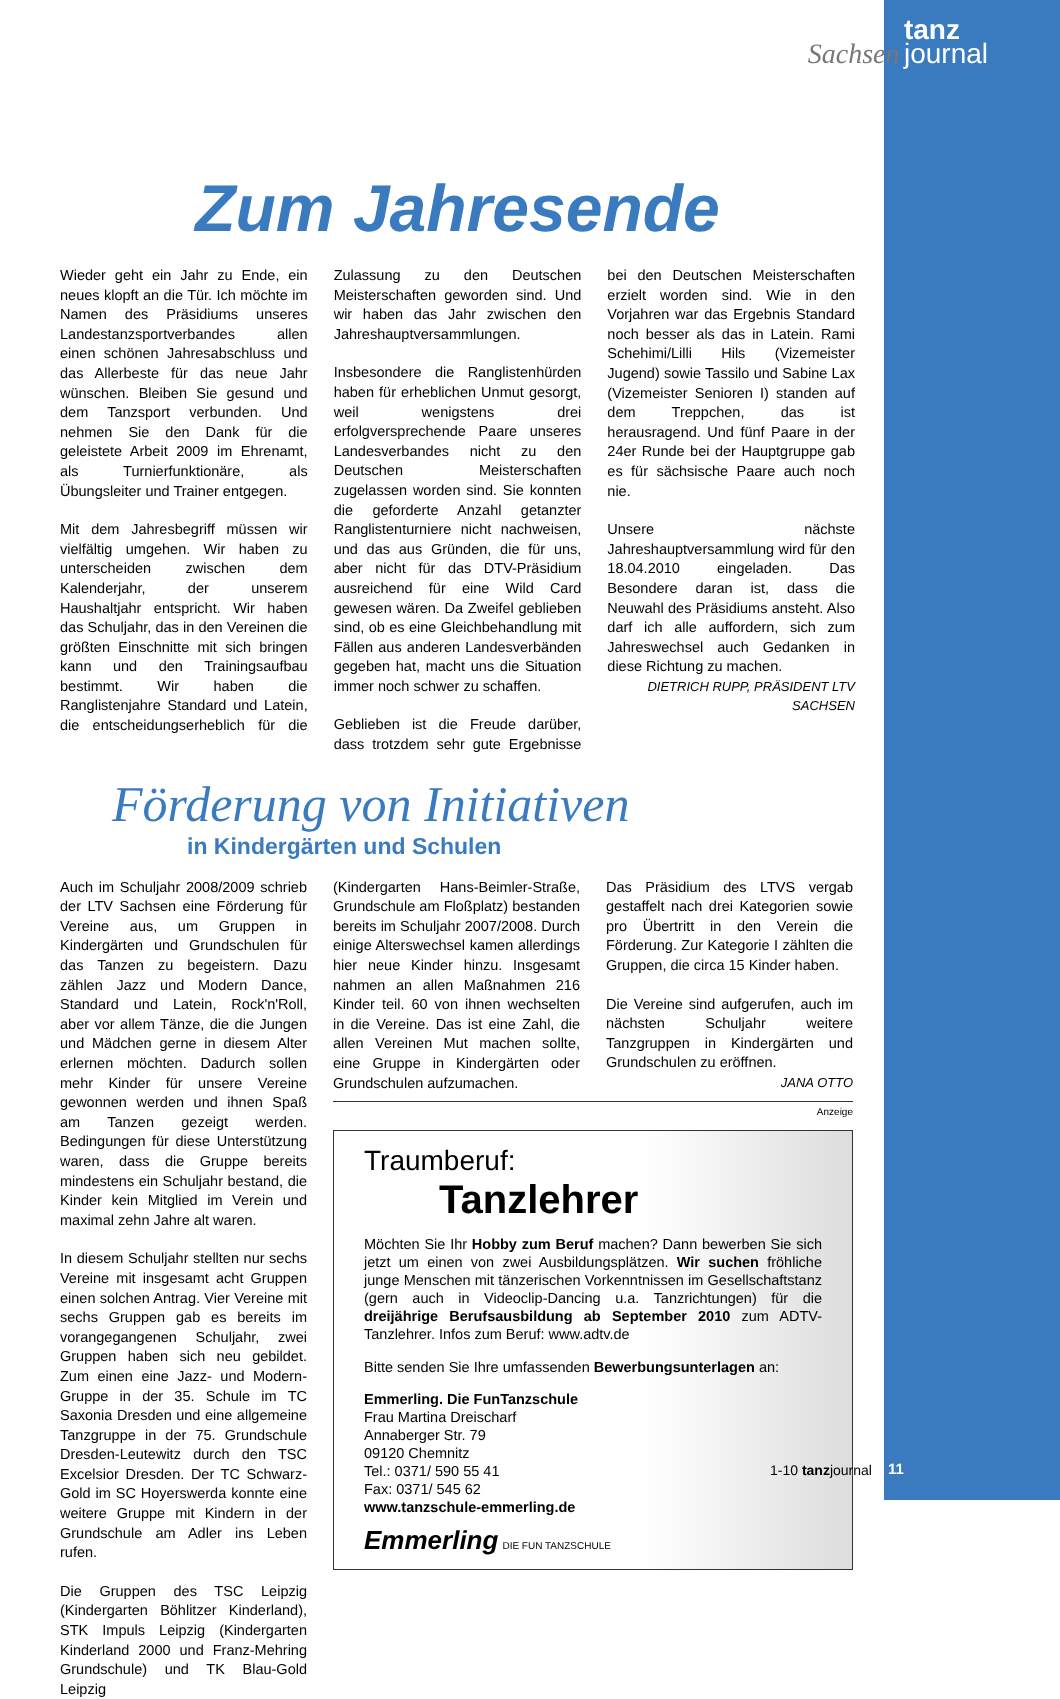Sachsen tanz
journal
Zum Jahresende
Wieder geht ein Jahr zu Ende, ein neues klopft an die Tür. Ich möchte im Namen des Präsidiums unseres Landestanzsportverbandes allen einen schönen Jahresabschluss und das Allerbeste für das neue Jahr wünschen. Bleiben Sie gesund und dem Tanzsport verbunden. Und nehmen Sie den Dank für die geleistete Arbeit 2009 im Ehrenamt, als Turnierfunktionäre, als Übungsleiter und Trainer entgegen.
Mit dem Jahresbegriff müssen wir vielfältig umgehen. Wir haben zu unterscheiden zwischen dem Kalenderjahr, der unserem Haushaltjahr entspricht. Wir haben das Schuljahr, das in den Vereinen die größten Einschnitte mit sich bringen kann und den Trainingsaufbau bestimmt. Wir haben die Ranglistenjahre Standard und Latein, die entscheidungserheblich für die Zulassung zu den Deutschen Meisterschaften geworden sind. Und wir haben das Jahr zwischen den Jahreshauptversammlungen.
Insbesondere die Ranglistenhürden haben für erheblichen Unmut gesorgt, weil wenigstens drei erfolgversprechende Paare unseres Landesverbandes nicht zu den Deutschen Meisterschaften zugelassen worden sind. Sie konnten die geforderte Anzahl getanzter Ranglistenturniere nicht nachweisen, und das aus Gründen, die für uns, aber nicht für das DTV-Präsidium ausreichend für eine Wild Card gewesen wären. Da Zweifel geblieben sind, ob es eine Gleichbehandlung mit Fällen aus anderen Landesverbänden gegeben hat, macht uns die Situation immer noch schwer zu schaffen.
Geblieben ist die Freude darüber, dass trotzdem sehr gute Ergebnisse bei den Deutschen Meisterschaften erzielt worden sind. Wie in den Vorjahren war das Ergebnis Standard noch besser als das in Latein. Rami Schehimi/Lilli Hils (Vizemeister Jugend) sowie Tassilo und Sabine Lax (Vizemeister Senioren I) standen auf dem Treppchen, das ist herausragend. Und fünf Paare in der 24er Runde bei der Hauptgruppe gab es für sächsische Paare auch noch nie.
Unsere nächste Jahreshauptversammlung wird für den 18.04.2010 eingeladen. Das Besondere daran ist, dass die Neuwahl des Präsidiums ansteht. Also darf ich alle auffordern, sich zum Jahreswechsel auch Gedanken in diese Richtung zu machen.
DIETRICH RUPP, PRÄSIDENT LTV SACHSEN
Förderung von Initiativen
in Kindergärten und Schulen
Auch im Schuljahr 2008/2009 schrieb der LTV Sachsen eine Förderung für Vereine aus, um Gruppen in Kindergärten und Grundschulen für das Tanzen zu begeistern. Dazu zählen Jazz und Modern Dance, Standard und Latein, Rock'n'Roll, aber vor allem Tänze, die die Jungen und Mädchen gerne in diesem Alter erlernen möchten. Dadurch sollen mehr Kinder für unsere Vereine gewonnen werden und ihnen Spaß am Tanzen gezeigt werden. Bedingungen für diese Unterstützung waren, dass die Gruppe bereits mindestens ein Schuljahr bestand, die Kinder kein Mitglied im Verein und maximal zehn Jahre alt waren.
In diesem Schuljahr stellten nur sechs Vereine mit insgesamt acht Gruppen einen solchen Antrag. Vier Vereine mit sechs Gruppen gab es bereits im vorangegangenen Schuljahr, zwei Gruppen haben sich neu gebildet. Zum einen eine Jazz- und Modern-Gruppe in der 35. Schule im TC Saxonia Dresden und eine allgemeine Tanzgruppe in der 75. Grundschule Dresden-Leutewitz durch den TSC Excelsior Dresden. Der TC Schwarz-Gold im SC Hoyerswerda konnte eine weitere Gruppe mit Kindern in der Grundschule am Adler ins Leben rufen.
Die Gruppen des TSC Leipzig (Kindergarten Böhlitzer Kinderland), STK Impuls Leipzig (Kindergarten Kinderland 2000 und Franz-Mehring Grundschule) und TK Blau-Gold Leipzig
(Kindergarten Hans-Beimler-Straße, Grundschule am Floßplatz) bestanden bereits im Schuljahr 2007/2008. Durch einige Alterswechsel kamen allerdings hier neue Kinder hinzu. Insgesamt nahmen an allen Maßnahmen 216 Kinder teil. 60 von ihnen wechselten in die Vereine. Das ist eine Zahl, die allen Vereinen Mut machen sollte, eine Gruppe in Kindergärten oder Grundschulen aufzumachen.
Das Präsidium des LTVS vergab gestaffelt nach drei Kategorien sowie pro Übertritt in den Verein die Förderung. Zur Kategorie I zählten die Gruppen, die circa 15 Kinder haben.
Die Vereine sind aufgerufen, auch im nächsten Schuljahr weitere Tanzgruppen in Kindergärten und Grundschulen zu eröffnen.
JANA OTTO
Anzeige
Traumberuf:
Tanzlehrer
Möchten Sie Ihr Hobby zum Beruf machen? Dann bewerben Sie sich jetzt um einen von zwei Ausbildungsplätzen. Wir suchen fröhliche junge Menschen mit tänzerischen Vorkenntnissen im Gesellschaftstanz (gern auch in Videoclip-Dancing u.a. Tanzrichtungen) für die dreijährige Berufsausbildung ab September 2010 zum ADTV-Tanzlehrer. Infos zum Beruf: www.adtv.de
Bitte senden Sie Ihre umfassenden Bewerbungsunterlagen an:
Emmerling. Die FunTanzschule
Frau Martina Dreischarf
Annaberger Str. 79
09120 Chemnitz
Tel.: 0371/ 590 55 41
Fax: 0371/ 545 62
www.tanzschule-emmerling.de
Emmerling DIE FUN TANZSCHULE
1-10 tanzjournal 11